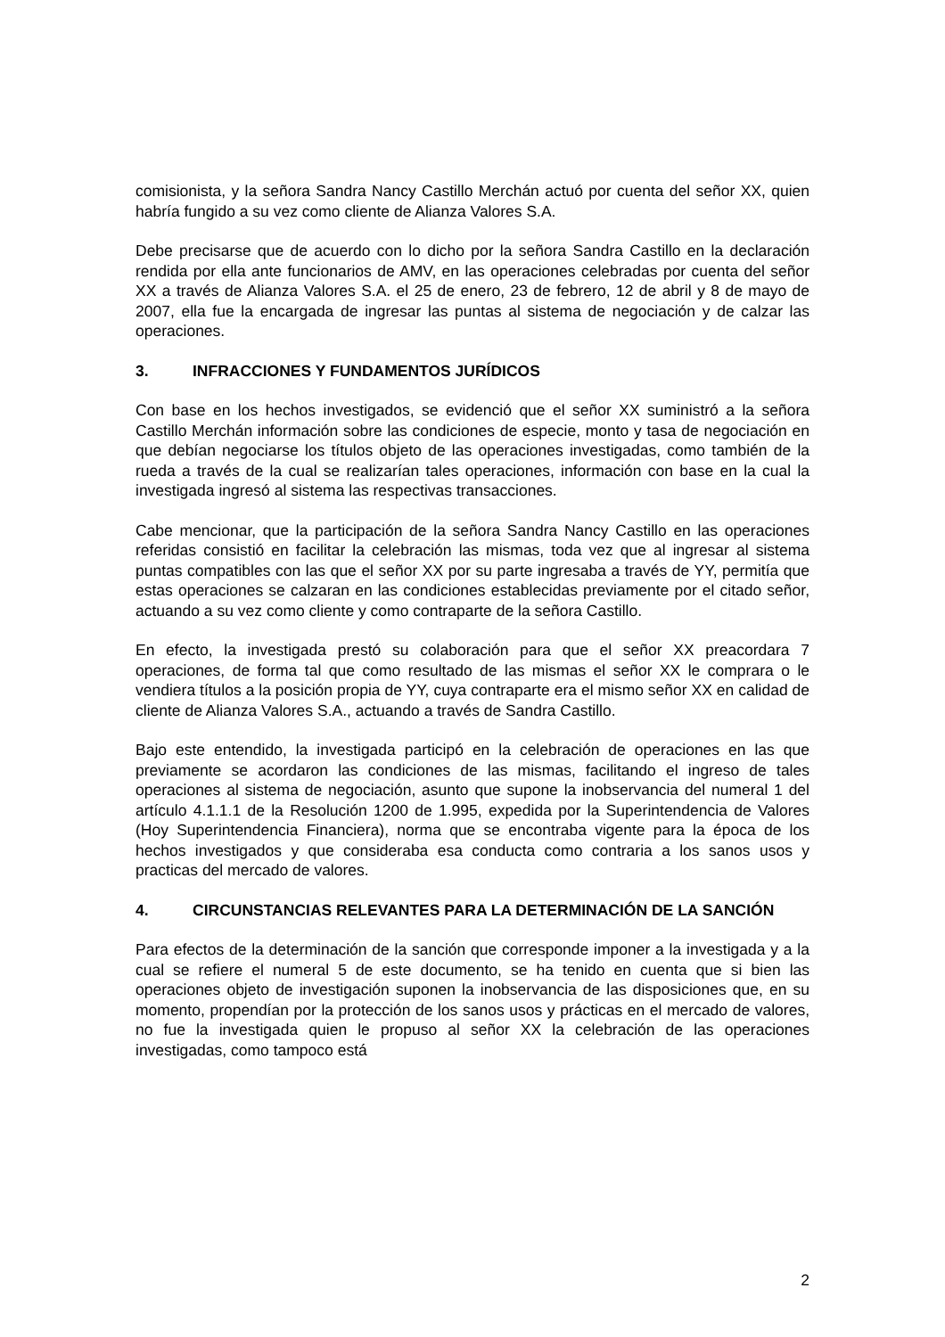comisionista, y la señora Sandra Nancy Castillo Merchán actuó por cuenta del señor XX, quien habría fungido a su vez como cliente de Alianza Valores S.A.
Debe precisarse que de acuerdo con lo dicho por la señora Sandra Castillo en la declaración rendida por ella ante funcionarios de AMV, en las operaciones celebradas por cuenta del señor XX a través de Alianza Valores S.A. el 25 de enero, 23 de febrero, 12 de abril y 8 de mayo de 2007, ella fue la encargada de ingresar las puntas al sistema de negociación y de calzar las operaciones.
3. INFRACCIONES Y FUNDAMENTOS JURÍDICOS
Con base en los hechos investigados, se evidenció que el señor XX suministró a la señora Castillo Merchán información sobre las condiciones de especie, monto y tasa de negociación en que debían negociarse los títulos objeto de las operaciones investigadas, como también de la rueda a través de la cual se realizarían tales operaciones, información con base en la cual la investigada ingresó al sistema las respectivas transacciones.
Cabe mencionar, que la participación de la señora Sandra Nancy Castillo en las operaciones referidas consistió en facilitar la celebración las mismas, toda vez que al ingresar al sistema puntas compatibles con las que el señor XX por su parte ingresaba a través de YY, permitía que estas operaciones se calzaran en las condiciones establecidas previamente por el citado señor, actuando a su vez como cliente y como contraparte de la señora Castillo.
En efecto, la investigada prestó su colaboración para que el señor XX preacordara 7 operaciones, de forma tal que como resultado de las mismas el señor XX le comprara o le vendiera títulos a la posición propia de YY, cuya contraparte era el mismo señor XX en calidad de cliente de Alianza Valores S.A., actuando a través de Sandra Castillo.
Bajo este entendido, la investigada participó en la celebración de operaciones en las que previamente se acordaron las condiciones de las mismas, facilitando el ingreso de tales operaciones al sistema de negociación, asunto que supone la inobservancia del numeral 1 del artículo 4.1.1.1 de la Resolución 1200 de 1.995, expedida por la Superintendencia de Valores (Hoy Superintendencia Financiera), norma que se encontraba vigente para la época de los hechos investigados y que consideraba esa conducta como contraria a los sanos usos y practicas del mercado de valores.
4. CIRCUNSTANCIAS RELEVANTES PARA LA DETERMINACIÓN DE LA SANCIÓN
Para efectos de la determinación de la sanción que corresponde imponer a la investigada y a la cual se refiere el numeral 5 de este documento, se ha tenido en cuenta que si bien las operaciones objeto de investigación suponen la inobservancia de las disposiciones que, en su momento, propendían por la protección de los sanos usos y prácticas en el mercado de valores, no fue la investigada quien le propuso al señor XX la celebración de las operaciones investigadas, como tampoco está
2